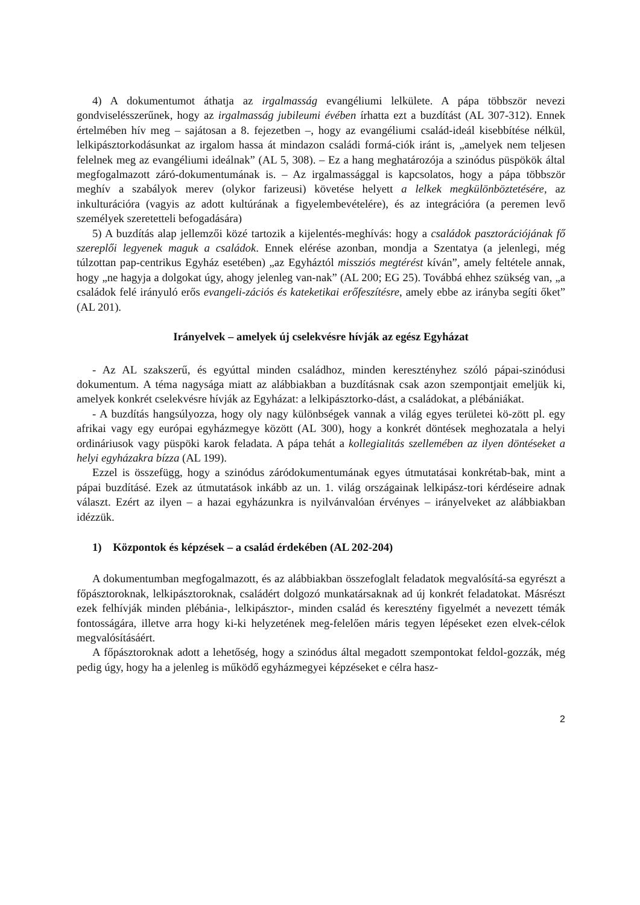4) A dokumentumot áthatja az irgalmasság evangéliumi lelkülete. A pápa többször nevezi gondviselésszerűnek, hogy az irgalmasság jubileumi évében írhatta ezt a buzdítást (AL 307-312). Ennek értelmében hív meg – sajátosan a 8. fejezetben –, hogy az evangéliumi család-ideál kisebbítése nélkül, lelkipásztorkodásunkat az irgalom hassa át mindazon családi formá-ciók iránt is, „amelyek nem teljesen felelnek meg az evangéliumi ideálnak” (AL 5, 308). – Ez a hang meghatározója a szinódus püspökök által megfogalmazott záró-dokumentumának is. – Az irgalmassággal is kapcsolatos, hogy a pápa többször meghív a szabályok merev (olykor farizeusi) követése helyett a lelkek megkülönböztetésére, az inkulturációra (vagyis az adott kultúrának a figyelembevételére), és az integrációra (a peremen levő személyek szeretetteli befogadására)
5) A buzdítás alap jellemzői közé tartozik a kijelentés-meghívás: hogy a családok pasztorációjának fő szereplői legyenek maguk a családok. Ennek elérése azonban, mondja a Szentatya (a jelenlegi, még túlzottan pap-centrikus Egyház esetében) „az Egyháztól missziós megtérést kíván”, amely feltétele annak, hogy „ne hagyja a dolgokat úgy, ahogy jelenleg van-nak” (AL 200; EG 25). Továbbá ehhez szükség van, „a családok felé irányuló erős evangeli-zációs és kateketikai erőfeszítésre, amely ebbe az irányba segíti őket” (AL 201).
Irányelvek – amelyek új cselekvésre hívják az egész Egyházat
- Az AL szakszerű, és egyúttal minden családhoz, minden keresztényhez szóló pápai-szinódusi dokumentum. A téma nagysága miatt az alábbiakban a buzdításnak csak azon szempontjait emeljük ki, amelyek konkrét cselekvésre hívják az Egyházat: a lelkipásztorko-dást, a családokat, a plébániákat.
- A buzdítás hangsúlyozza, hogy oly nagy különbségek vannak a világ egyes területei kö-zött pl. egy afrikai vagy egy európai egyházmegye között (AL 300), hogy a konkrét döntések meghozatala a helyi ordináriusok vagy püspöki karok feladata. A pápa tehát a kollegialitás szellemében az ilyen döntéseket a helyi egyházakra bízza (AL 199).
Ezzel is összefügg, hogy a szinódus záródokumentumának egyes útmutatásai konkrétab-bak, mint a pápai buzdításé. Ezek az útmutatások inkább az un. 1. világ országainak lelkipász-tori kérdéseire adnak választ. Ezért az ilyen – a hazai egyházunkra is nyilvánvalóan érvényes – irányelveket az alábbiakban idézzük.
1) Központok és képzések – a család érdekében (AL 202-204)
A dokumentumban megfogalmazott, és az alábbiakban összefoglalt feladatok megvalósítá-sa egyrészt a főpásztoroknak, lelkipásztoroknak, családért dolgozó munkatársaknak ad új konkrét feladatokat. Másrészt ezek felhívják minden plébánia-, lelkipásztor-, minden család és keresztény figyelmét a nevezett témák fontosságára, illetve arra hogy ki-ki helyzetének meg-felelően máris tegyen lépéseket ezen elvek-célok megvalósításáért.
A főpásztoroknak adott a lehetőség, hogy a szinódus által megadott szempontokat feldol-gozzák, még pedig úgy, hogy ha a jelenleg is működő egyházmegyei képzéseket e célra hasz-
2